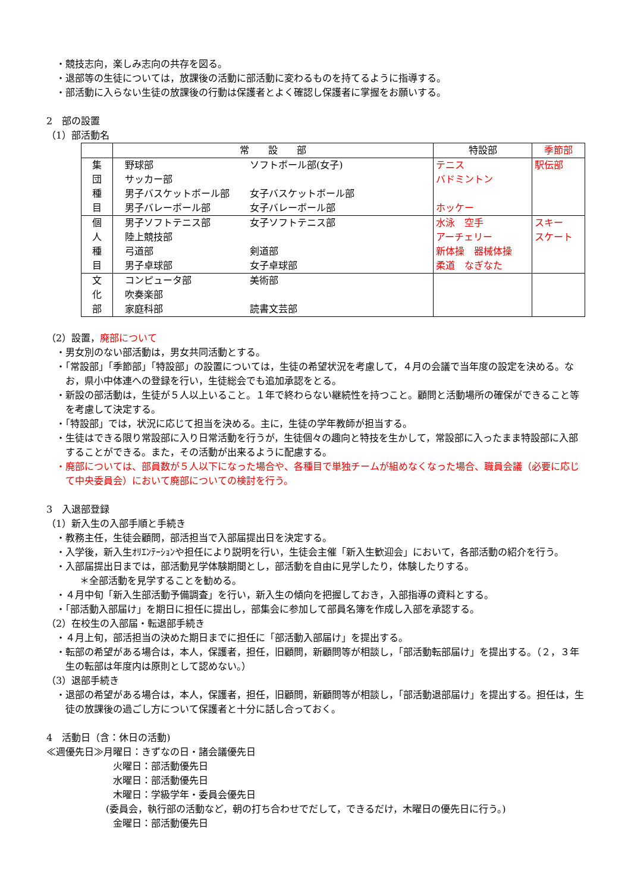・競技志向，楽しみ志向の共存を図る。
・退部等の生徒については，放課後の活動に部活動に変わるものを持てるように指導する。
・部活動に入らない生徒の放課後の行動は保護者とよく確認し保護者に掌握をお願いする。
2　部の設置
（1）部活動名
| | 常 設 部 | 特設部 | 季節部 |
| --- | --- | --- | --- |
| 集 団 種 目 | 野球部 ソフトボール部(女子) サッカー部 男子バスケットボール部 女子バスケットボール部 男子バレーボール部 女子バレーボール部 | テニス バドミントン ホッケー | 駅伝部 |
| 個 人 種 目 | 男子ソフトテニス部 女子ソフトテニス部 陸上競技部 弓道部 剣道部 男子卓球部 女子卓球部 | 水泳 空手 アーチェリー 新体操 器械体操 柔道 なぎなた | スキー スケート |
| 文 化 部 | コンピュータ部 美術部 吹奏楽部 家庭科部 読書文芸部 | | |
（2）設置，廃部について
・男女別のない部活動は，男女共同活動とする。
・「常設部」「季節部」「特設部」の設置については，生徒の希望状況を考慮して，４月の会議で当年度の設定を決める。なお，県小中体連への登録を行い，生徒総会でも追加承認をとる。
・新設の部活動は，生徒が５人以上いること。１年で終わらない継続性を持つこと。顧問と活動場所の確保ができること等を考慮して決定する。
・「特設部」では，状況に応じて担当を決める。主に，生徒の学年教師が担当する。
・生徒はできる限り常設部に入り日常活動を行うが，生徒個々の趣向と特技を生かして，常設部に入ったまま特設部に入部することができる。また，その活動が出来るように配慮する。
・廃部については、部員数が５人以下になった場合や、各種目で単独チームが組めなくなった場合、職員会議（必要に応じて中央委員会）において廃部についての検討を行う。
3　入退部登録
（1）新入生の入部手順と手続き
・教務主任，生徒会顧問，部活担当で入部届提出日を決定する。
・入学後，新入生ｵﾘｴﾝﾃｰｼｮﾝや担任により説明を行い，生徒会主催「新入生歓迎会」において，各部活動の紹介を行う。
・入部届提出日までは，部活動見学体験期間とし，部活動を自由に見学したり，体験したりする。
＊全部活動を見学することを勧める。
・４月中旬「新入生部活動予備調査」を行い，新入生の傾向を把握しておき，入部指導の資料とする。
・「部活動入部届け」を期日に担任に提出し，部集会に参加して部員名簿を作成し入部を承認する。
（2）在校生の入部届・転退部手続き
・４月上旬，部活担当の決めた期日までに担任に「部活動入部届け」を提出する。
・転部の希望がある場合は，本人，保護者，担任，旧顧問，新顧問等が相談し，「部活動転部届け」を提出する。（２，３年生の転部は年度内は原則として認めない。）
（3）退部手続き
・退部の希望がある場合は，本人，保護者，担任，旧顧問，新顧問等が相談し，「部活動退部届け」を提出する。担任は，生徒の放課後の過ごし方について保護者と十分に話し合っておく。
4　活動日（含：休日の活動)
≪週優先日≫月曜日：きずなの日・諸会議優先日
火曜日：部活動優先日
水曜日：部活動優先日
木曜日：学級学年・委員会優先日
(委員会，執行部の活動など，朝の打ち合わせでだして，できるだけ，木曜日の優先日に行う。)
金曜日：部活動優先日